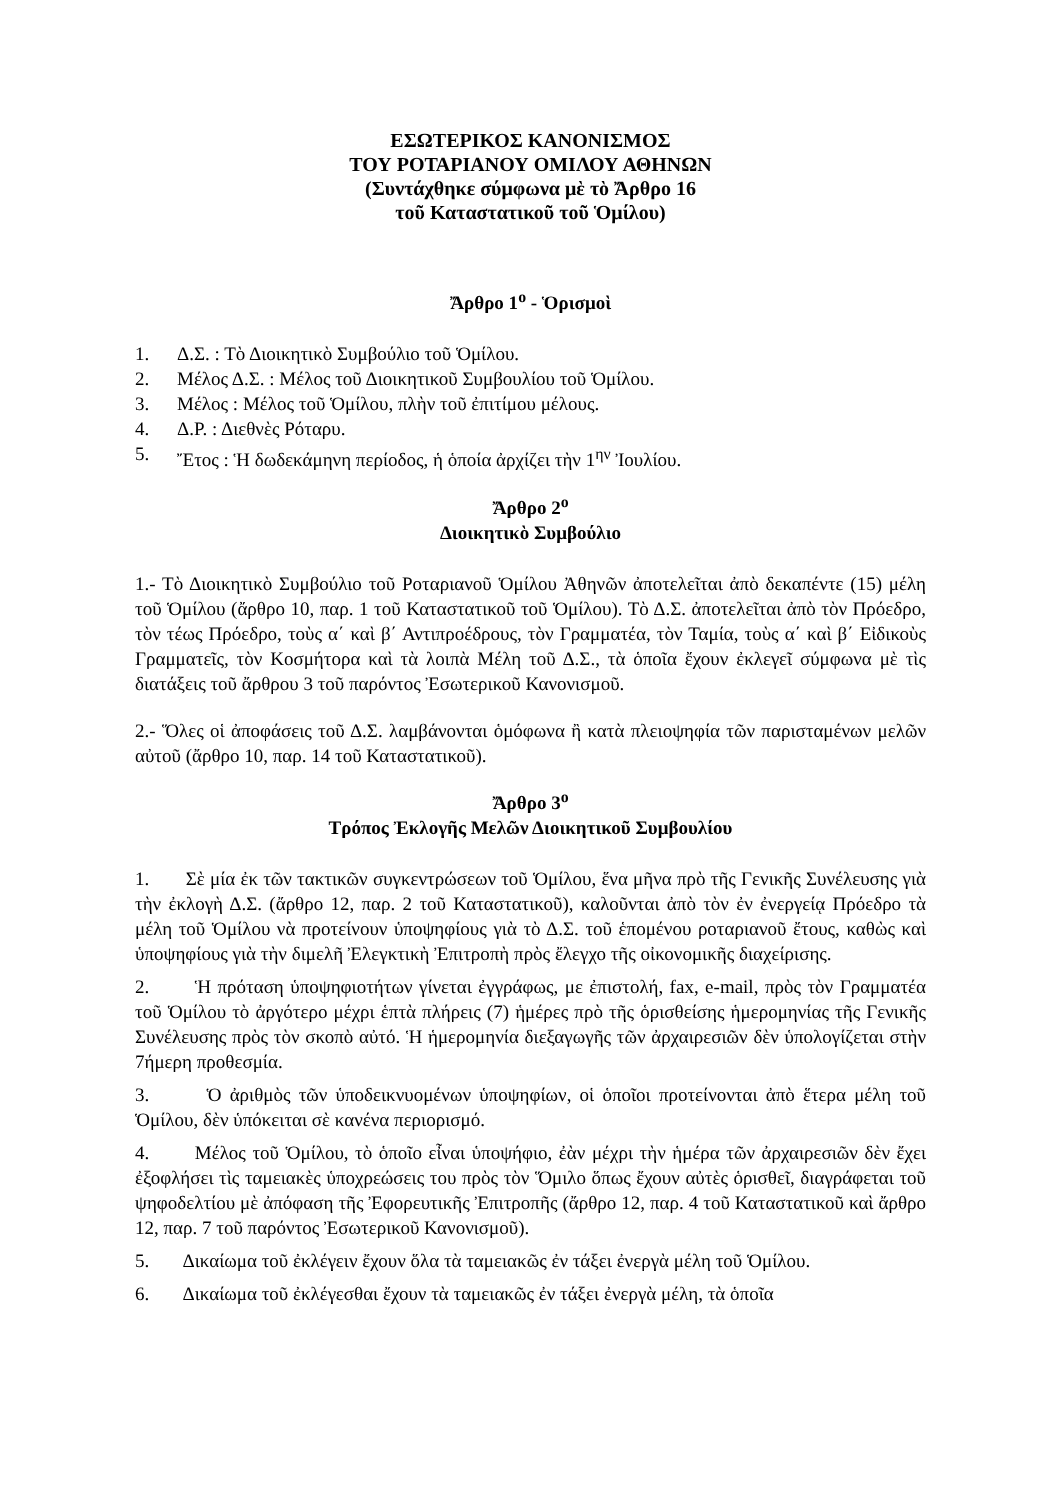ΕΣΩΤΕΡΙΚΟΣ ΚΑΝΟΝΙΣΜΟΣ
ΤΟΥ ΡΟΤΑΡΙΑΝΟΥ ΟΜΙΛΟΥ ΑΘΗΝΩΝ
(Συντάχθηκε σύμφωνα μὲ τὸ Ἄρθρο 16
τοῦ Καταστατικοῦ τοῦ Ὁμίλου)
Ἄρθρο 1<sup>ο</sup> - Ὁρισμοὶ
1. Δ.Σ. : Τὸ Διοικητικὸ Συμβούλιο τοῦ Ὁμίλου.
2. Μέλος Δ.Σ. : Μέλος τοῦ Διοικητικοῦ Συμβουλίου τοῦ Ὁμίλου.
3. Μέλος : Μέλος τοῦ Ὁμίλου, πλὴν τοῦ ἐπιτίμου μέλους.
4. Δ.Ρ. : Διεθνὲς Ρόταρυ.
5. Ἔτος : Ἡ δωδεκάμηνη περίοδος, ἡ ὁποία ἀρχίζει τὴν 1<sup>ην</sup> Ἰουλίου.
Ἄρθρο 2<sup>ο</sup>
Διοικητικὸ Συμβούλιο
1.- Τὸ Διοικητικὸ Συμβούλιο τοῦ Ροταριανοῦ Ὁμίλου Ἀθηνῶν ἀποτελεῖται ἀπὸ δεκαπέντε (15) μέλη τοῦ Ὁμίλου (ἄρθρο 10, παρ. 1 τοῦ Καταστατικοῦ τοῦ Ὁμίλου). Τὸ Δ.Σ. ἀποτελεῖται ἀπὸ τὸν Πρόεδρο, τὸν τέως Πρόεδρο, τοὺς α΄ καὶ β΄ Αντιπροέδρους, τὸν Γραμματέα, τὸν Ταμία, τοὺς α΄ καὶ β΄ Εἰδικοὺς Γραμματεῖς, τὸν Κοσμήτορα καὶ τὰ λοιπὰ Μέλη τοῦ Δ.Σ., τὰ ὁποῖα ἔχουν ἐκλεγεῖ σύμφωνα μὲ τὶς διατάξεις τοῦ ἄρθρου 3 τοῦ παρόντος Ἐσωτερικοῦ Κανονισμοῦ.
2.- Ὅλες οἱ ἀποφάσεις τοῦ Δ.Σ. λαμβάνονται ὁμόφωνα ἢ κατὰ πλειοψηφία τῶν παρισταμένων μελῶν αὐτοῦ (ἄρθρο 10, παρ. 14 τοῦ Καταστατικοῦ).
Ἄρθρο 3<sup>ο</sup>
Τρόπος Ἐκλογῆς Μελῶν Διοικητικοῦ Συμβουλίου
1. Σὲ μία ἐκ τῶν τακτικῶν συγκεντρώσεων τοῦ Ὁμίλου, ἕνα μῆνα πρὸ τῆς Γενικῆς Συνέλευσης γιὰ τὴν ἐκλογὴ Δ.Σ. (ἄρθρο 12, παρ. 2 τοῦ Καταστατικοῦ), καλοῦνται ἀπὸ τὸν ἐν ἐνεργείᾳ Πρόεδρο τὰ μέλη τοῦ Ὁμίλου νὰ προτείνουν ὑποψηφίους γιὰ τὸ Δ.Σ. τοῦ ἑπομένου ροταριανοῦ ἔτους, καθὼς καὶ ὑποψηφίους γιὰ τὴν διμελῆ Ἐλεγκτικὴ Ἐπιτροπὴ πρὸς ἔλεγχο τῆς οἰκονομικῆς διαχείρισης.
2. Ἡ πρόταση ὑποψηφιοτήτων γίνεται ἐγγράφως, με ἐπιστολή, fax, e-mail, πρὸς τὸν Γραμματέα τοῦ Ὁμίλου τὸ ἀργότερο μέχρι ἑπτὰ πλήρεις (7) ἡμέρες πρὸ τῆς ὁρισθείσης ἡμερομηνίας τῆς Γενικῆς Συνέλευσης πρὸς τὸν σκοπὸ αὐτό. Ἡ ἡμερομηνία διεξαγωγῆς τῶν ἀρχαιρεσιῶν δὲν ὑπολογίζεται στὴν 7ήμερη προθεσμία.
3. Ὁ ἀριθμὸς τῶν ὑποδεικνυομένων ὑποψηφίων, οἱ ὁποῖοι προτείνονται ἀπὸ ἕτερα μέλη τοῦ Ὁμίλου, δὲν ὑπόκειται σὲ κανένα περιορισμό.
4. Μέλος τοῦ Ὁμίλου, τὸ ὁποῖο εἶναι ὑποψήφιο, ἐὰν μέχρι τὴν ἡμέρα τῶν ἀρχαιρεσιῶν δὲν ἔχει ἐξοφλήσει τὶς ταμειακὲς ὑποχρεώσεις του πρὸς τὸν Ὅμιλο ὅπως ἔχουν αὐτὲς ὁρισθεῖ, διαγράφεται τοῦ ψηφοδελτίου μὲ ἀπόφαση τῆς Ἐφορευτικῆς Ἐπιτροπῆς (ἄρθρο 12, παρ. 4 τοῦ Καταστατικοῦ καὶ ἄρθρο 12, παρ. 7 τοῦ παρόντος Ἐσωτερικοῦ Κανονισμοῦ).
5. Δικαίωμα τοῦ ἐκλέγειν ἔχουν ὅλα τὰ ταμειακῶς ἐν τάξει ἐνεργὰ μέλη τοῦ Ὁμίλου.
6. Δικαίωμα τοῦ ἐκλέγεσθαι ἔχουν τὰ ταμειακῶς ἐν τάξει ἐνεργὰ μέλη, τὰ ὁποῖα